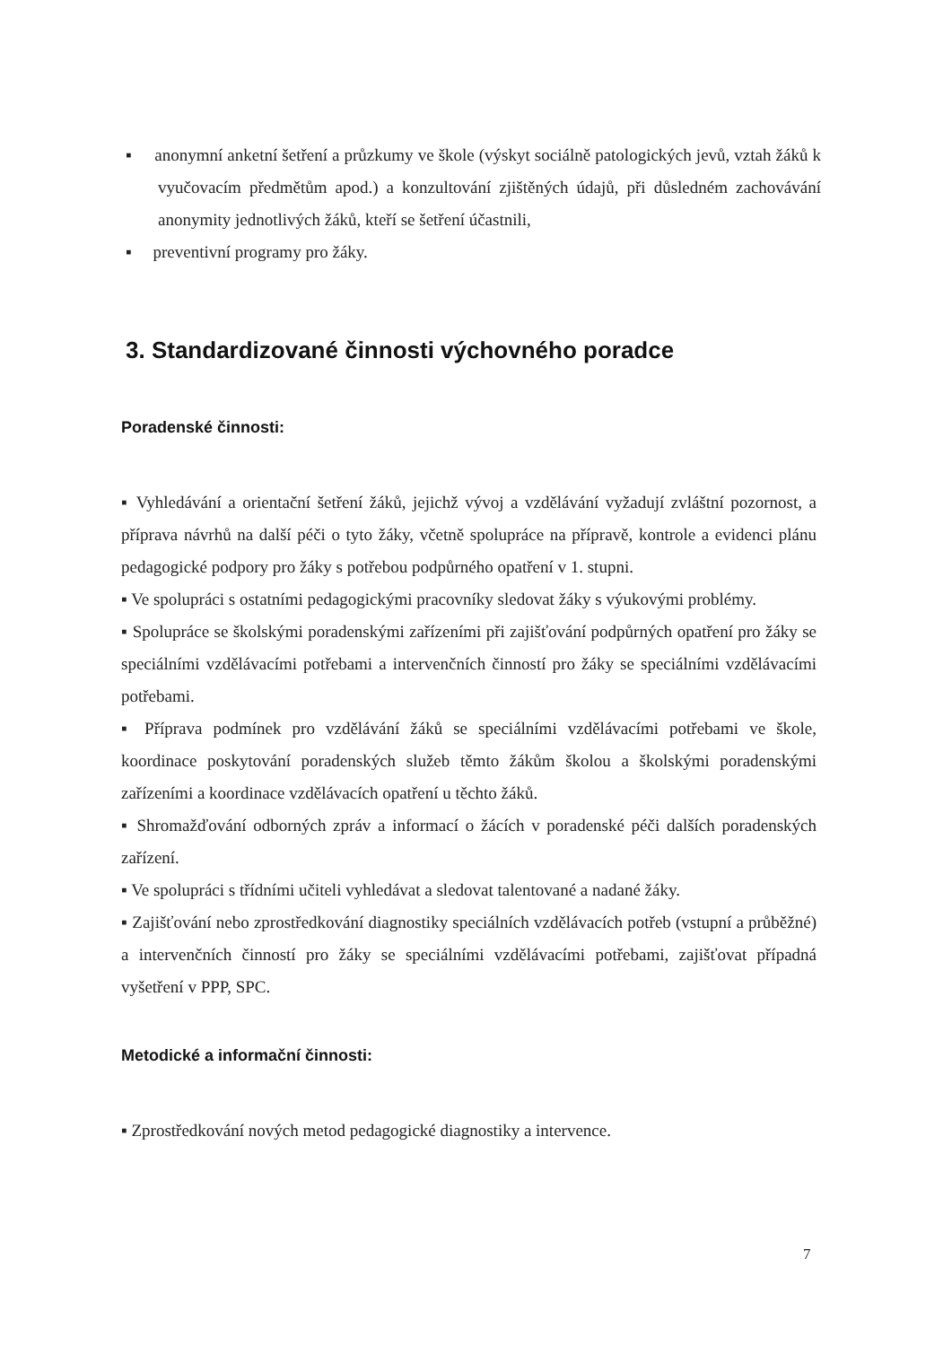▪ anonymní anketní šetření a průzkumy ve škole (výskyt sociálně patologických jevů, vztah žáků k vyučovacím předmětům apod.) a konzultování zjištěných údajů, při důsledném zachovávání anonymity jednotlivých žáků, kteří se šetření účastnili,
▪ preventivní programy pro žáky.
3. Standardizované činnosti výchovného poradce
Poradenské činnosti:
▪ Vyhledávání a orientační šetření žáků, jejichž vývoj a vzdělávání vyžadují zvláštní pozornost, a příprava návrhů na další péči o tyto žáky, včetně spolupráce na přípravě, kontrole a evidenci plánu pedagogické podpory pro žáky s potřebou podpůrného opatření v 1. stupni.
▪ Ve spolupráci s ostatními pedagogickými pracovníky sledovat žáky s výukovými problémy.
▪ Spolupráce se školskými poradenskými zařízeními při zajišťování podpůrných opatření pro žáky se speciálními vzdělávacími potřebami a intervenčních činností pro žáky se speciálními vzdělávacími potřebami.
▪ Příprava podmínek pro vzdělávání žáků se speciálními vzdělávacími potřebami ve škole, koordinace poskytování poradenských služeb těmto žákům školou a školskými poradenskými zařízeními a koordinace vzdělávacích opatření u těchto žáků.
▪ Shromažďování odborných zpráv a informací o žácích v poradenské péči dalších poradenských zařízení.
▪ Ve spolupráci s třídními učiteli vyhledávat a sledovat talentované a nadané žáky.
▪ Zajišťování nebo zprostředkování diagnostiky speciálních vzdělávacích potřeb (vstupní a průběžné) a intervenčních činností pro žáky se speciálními vzdělávacími potřebami, zajišťovat případná vyšetření v PPP, SPC.
Metodické a informační činnosti:
▪ Zprostředkování nových metod pedagogické diagnostiky a intervence.
7